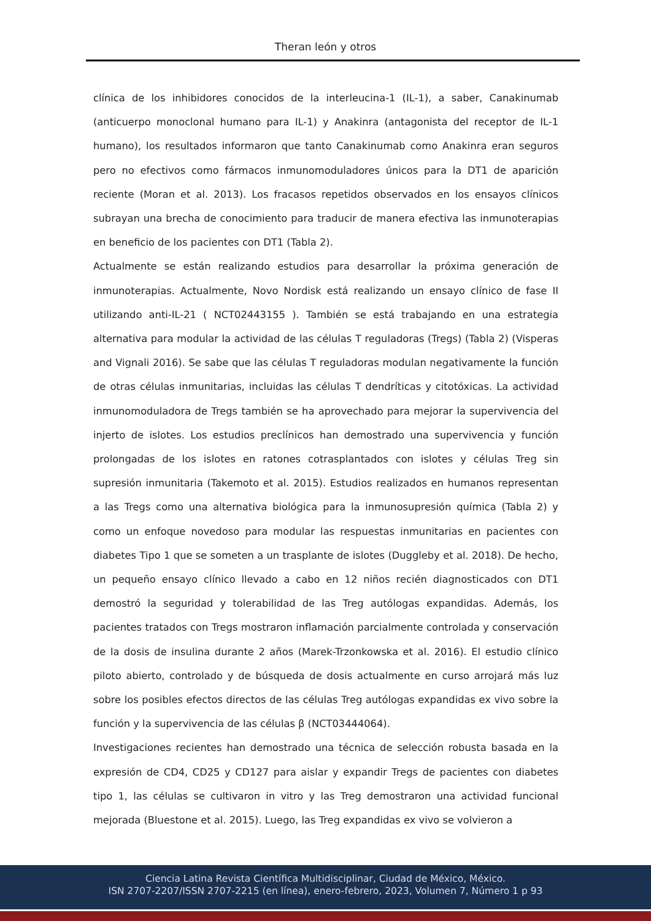Theran león y otros
clínica de los inhibidores conocidos de la interleucina-1 (IL-1), a saber, Canakinumab (anticuerpo monoclonal humano para IL-1) y Anakinra (antagonista del receptor de IL-1 humano), los resultados informaron que tanto Canakinumab como Anakinra eran seguros pero no efectivos como fármacos inmunomoduladores únicos para la DT1 de aparición reciente (Moran et al. 2013). Los fracasos repetidos observados en los ensayos clínicos subrayan una brecha de conocimiento para traducir de manera efectiva las inmunoterapias en beneficio de los pacientes con DT1 (Tabla 2).
Actualmente se están realizando estudios para desarrollar la próxima generación de inmunoterapias. Actualmente, Novo Nordisk está realizando un ensayo clínico de fase II utilizando anti-IL-21 ( NCT02443155 ). También se está trabajando en una estrategia alternativa para modular la actividad de las células T reguladoras (Tregs) (Tabla 2) (Visperas and Vignali 2016). Se sabe que las células T reguladoras modulan negativamente la función de otras células inmunitarias, incluidas las células T dendríticas y citotóxicas. La actividad inmunomoduladora de Tregs también se ha aprovechado para mejorar la supervivencia del injerto de islotes. Los estudios preclínicos han demostrado una supervivencia y función prolongadas de los islotes en ratones cotrasplantados con islotes y células Treg sin supresión inmunitaria (Takemoto et al. 2015). Estudios realizados en humanos representan a las Tregs como una alternativa biológica para la inmunosupresión química (Tabla 2) y como un enfoque novedoso para modular las respuestas inmunitarias en pacientes con diabetes Tipo 1 que se someten a un trasplante de islotes (Duggleby et al. 2018). De hecho, un pequeño ensayo clínico llevado a cabo en 12 niños recién diagnosticados con DT1 demostró la seguridad y tolerabilidad de las Treg autólogas expandidas. Además, los pacientes tratados con Tregs mostraron inflamación parcialmente controlada y conservación de la dosis de insulina durante 2 años (Marek-Trzonkowska et al. 2016). El estudio clínico piloto abierto, controlado y de búsqueda de dosis actualmente en curso arrojará más luz sobre los posibles efectos directos de las células Treg autólogas expandidas ex vivo sobre la función y la supervivencia de las células β (NCT03444064).
Investigaciones recientes han demostrado una técnica de selección robusta basada en la expresión de CD4, CD25 y CD127 para aislar y expandir Tregs de pacientes con diabetes tipo 1, las células se cultivaron in vitro y las Treg demostraron una actividad funcional mejorada (Bluestone et al. 2015). Luego, las Treg expandidas ex vivo se volvieron a
Ciencia Latina Revista Científica Multidisciplinar, Ciudad de México, México.
ISN 2707-2207/ISSN 2707-2215 (en línea), enero-febrero, 2023, Volumen 7, Número 1 p 93